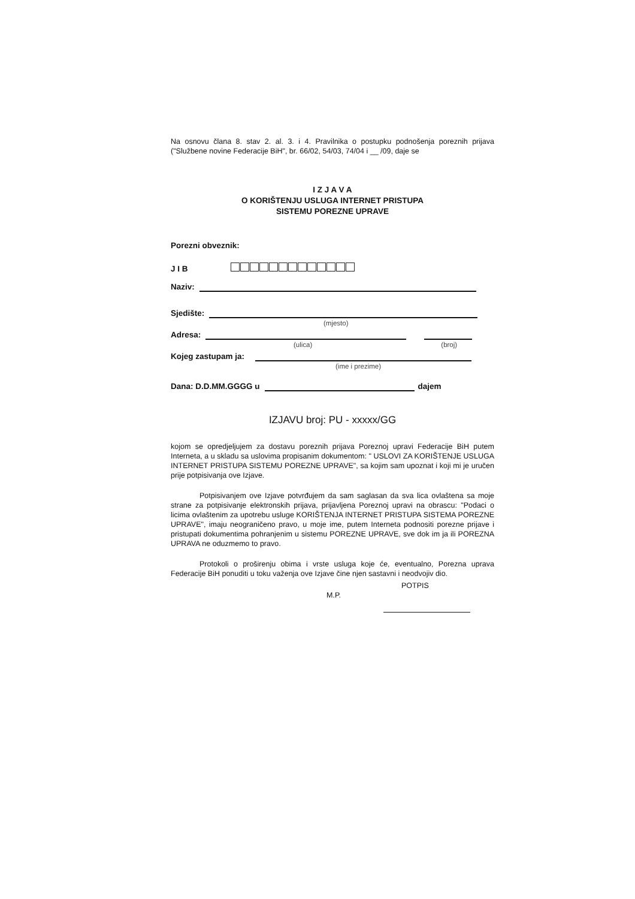Na osnovu člana 8. stav 2. al. 3. i 4. Pravilnika o postupku podnošenja poreznih prijava ("Službene novine Federacije BiH", br. 66/02, 54/03, 74/04 i __ /09, daje se
I Z J A V A
O KORIŠTENJU USLUGA INTERNET PRISTUPA
SISTEMU POREZNE UPRAVE
Porezni obveznik:
J I B
Naziv:
Sjedište:
(mjesto)
Adresa:
(ulica) (broj)
Kojeg zastupam ja:
(ime i prezime)
Dana: D.D.MM.GGGG u dajem
IZJAVU broj: PU - xxxxx/GG
kojom se opredjeljujem za dostavu poreznih prijava Poreznoj upravi Federacije BiH putem Interneta, a u skladu sa uslovima propisanim dokumentom: " USLOVI ZA KORIŠTENJE USLUGA INTERNET PRISTUPA SISTEMU POREZNE UPRAVE", sa kojim sam upoznat i koji mi je uručen prije potpisivanja ove Izjave.
Potpisivanjem ove Izjave potvrđujem da sam saglasan da sva lica ovlaštena sa moje strane za potpisivanje elektronskih prijava, prijavljena Poreznoj upravi na obrascu: "Podaci o licima ovlaštenim za upotrebu usluge KORIŠTENJA INTERNET PRISTUPA SISTEMA POREZNE UPRAVE", imaju neograničeno pravo, u moje ime, putem Interneta podnositi porezne prijave i pristupati dokumentima pohranjenim u sistemu POREZNE UPRAVE, sve dok im ja ili POREZNA UPRAVA ne oduzmemo to pravo.
Protokoli o proširenju obima i vrste usluga koje će, eventualno, Porezna uprava Federacije BiH ponuditi u toku važenja ove Izjave čine njen sastavni i neodvojiv dio.
POTPIS
M.P.